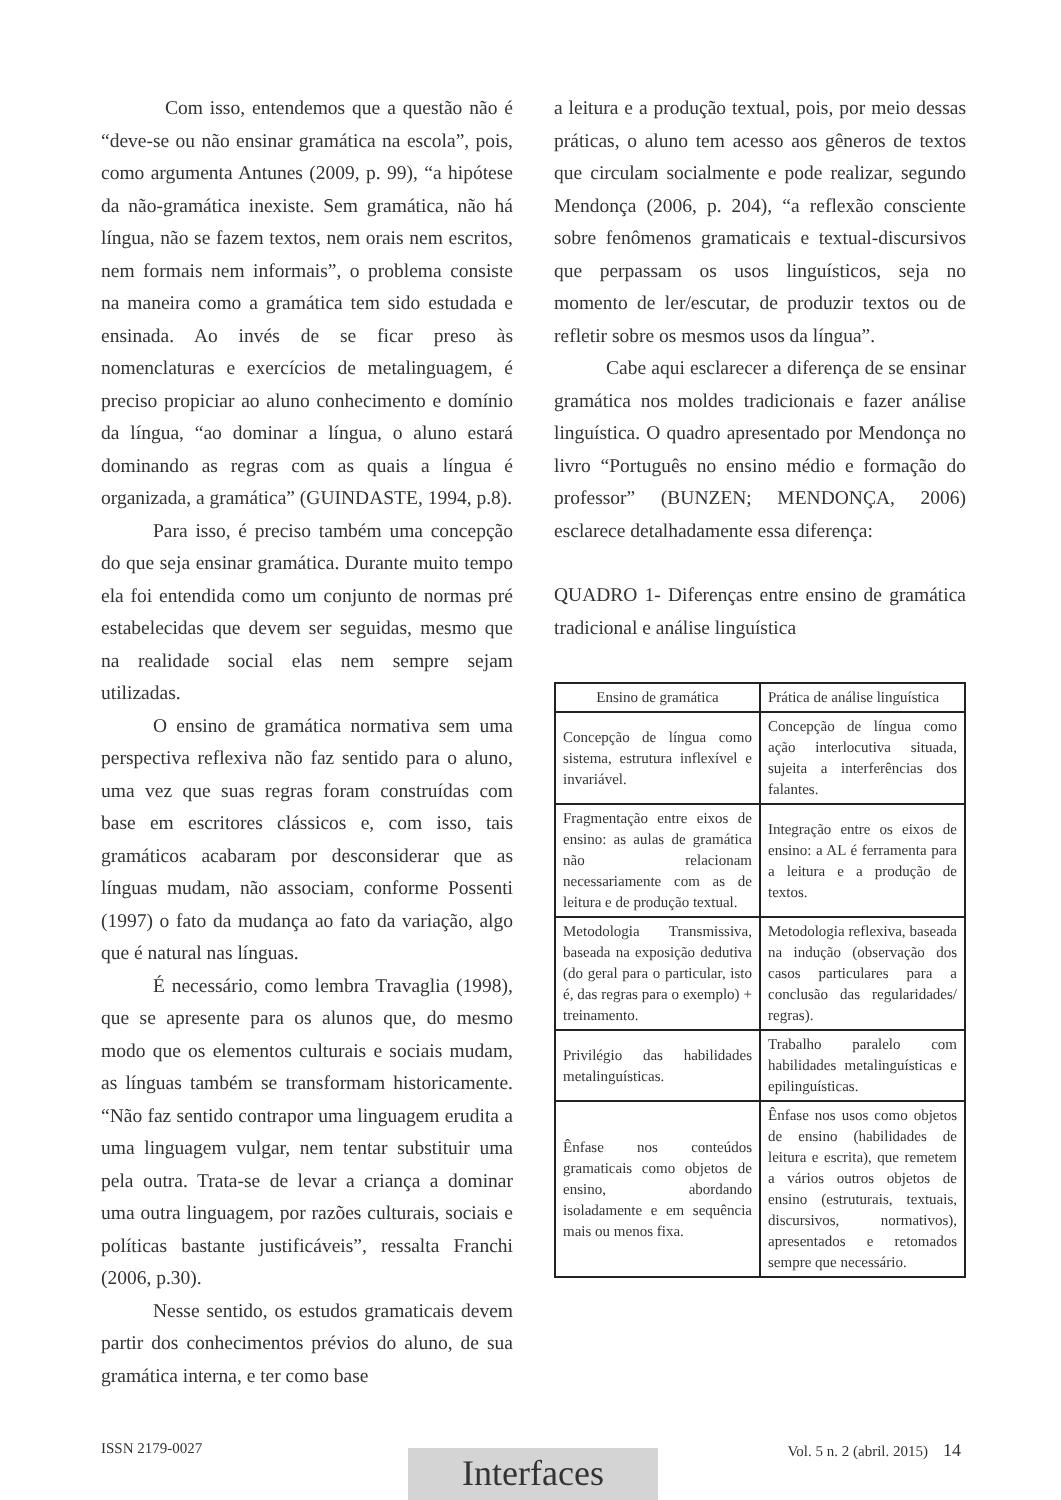Com isso, entendemos que a questão não é “deve-se ou não ensinar gramática na escola”, pois, como argumenta Antunes (2009, p. 99), “a hipótese da não-gramática inexiste. Sem gramática, não há língua, não se fazem textos, nem orais nem escritos, nem formais nem informais”, o problema consiste na maneira como a gramática tem sido estudada e ensinada. Ao invés de se ficar preso às nomenclaturas e exercícios de metalinguagem, é preciso propiciar ao aluno conhecimento e domínio da língua, “ao dominar a língua, o aluno estará dominando as regras com as quais a língua é organizada, a gramática” (GUINDASTE, 1994, p.8).
Para isso, é preciso também uma concepção do que seja ensinar gramática. Durante muito tempo ela foi entendida como um conjunto de normas pré estabelecidas que devem ser seguidas, mesmo que na realidade social elas nem sempre sejam utilizadas.
O ensino de gramática normativa sem uma perspectiva reflexiva não faz sentido para o aluno, uma vez que suas regras foram construídas com base em escritores clássicos e, com isso, tais gramáticos acabaram por desconsiderar que as línguas mudam, não associam, conforme Possenti (1997) o fato da mudança ao fato da variação, algo que é natural nas línguas.
É necessário, como lembra Travaglia (1998), que se apresente para os alunos que, do mesmo modo que os elementos culturais e sociais mudam, as línguas também se transformam historicamente. “Não faz sentido contrapor uma linguagem erudita a uma linguagem vulgar, nem tentar substituir uma pela outra. Trata-se de levar a criança a dominar uma outra linguagem, por razões culturais, sociais e políticas bastante justificáveis”, ressalta Franchi (2006, p.30).
Nesse sentido, os estudos gramaticais devem partir dos conhecimentos prévios do aluno, de sua gramática interna, e ter como base
a leitura e a produção textual, pois, por meio dessas práticas, o aluno tem acesso aos gêneros de textos que circulam socialmente e pode realizar, segundo Mendonça (2006, p. 204), “a reflexão consciente sobre fenômenos gramaticais e textual-discursivos que perpassam os usos linguísticos, seja no momento de ler/escutar, de produzir textos ou de refletir sobre os mesmos usos da língua”.
Cabe aqui esclarecer a diferença de se ensinar gramática nos moldes tradicionais e fazer análise linguística. O quadro apresentado por Mendonça no livro “Português no ensino médio e formação do professor” (BUNZEN; MENDONÇA, 2006) esclarece detalhadamente essa diferença:
QUADRO 1- Diferenças entre ensino de gramática tradicional e análise linguística
| Ensino de gramática | Prática de análise linguística |
| Concepção de língua como sistema, estrutura inflexível e invariável. | Concepção de língua como ação interlocutiva situada, sujeita a interferências dos falantes. |
| Fragmentação entre eixos de ensino: as aulas de gramática não relacionam necessariamente com as de leitura e de produção textual. | Integração entre os eixos de ensino: a AL é ferramenta para a leitura e a produção de textos. |
| Metodologia Transmissiva, baseada na exposição dedutiva (do geral para o particular, isto é, das regras para o exemplo) + treinamento. | Metodologia reflexiva, baseada na indução (observação dos casos particulares para a conclusão das regularidades/ regras). |
| Privilégio das habilidades metalinguísticas. | Trabalho paralelo com habilidades metalinguísticas e epilinguísticas. |
| Ênfase nos conteúdos gramaticais como objetos de ensino, abordando isoladamente e em sequência mais ou menos fixa. | Ênfase nos usos como objetos de ensino (habilidades de leitura e escrita), que remetem a vários outros objetos de ensino (estruturais, textuais, discursivos, normativos), apresentados e retomados sempre que necessário. |
ISSN 2179-0027 Vol. 5 n. 2 (abril. 2015) 14 Interfaces